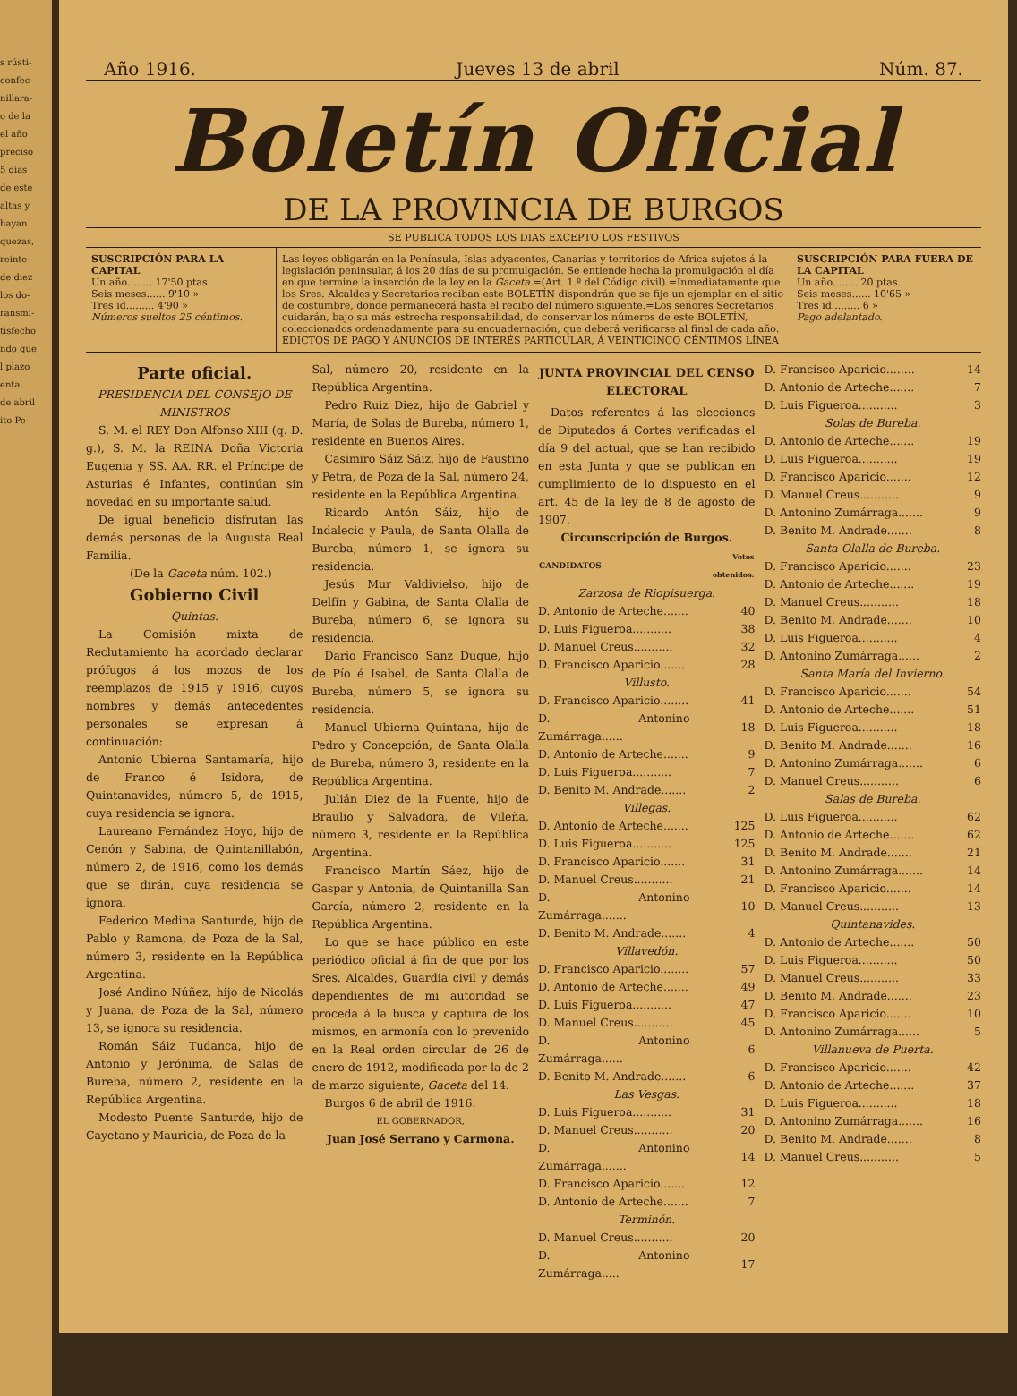s rústi-
confec-
nillara-
o de la
el año
preciso
5 dias
de este
altas y
hayan
quezas,
reinte-
de diez
los do-
ransmi-
tisfecho
ndo que
l plazo
enta.
de abril
ito Pe-
Año 1916. Jueves 13 de abril Núm. 87.
Boletín Oficial
DE LA PROVINCIA DE BURGOS
SE PUBLICA TODOS LOS DIAS EXCEPTO LOS FESTIVOS
SUSCRIPCIÓN PARA LA CAPITAL
Un año........ 17'50 ptas.
Seis meses...... 9'10 »
Tres id......... 4'90 »
Números sueltos 25 céntimos.
Las leyes obligarán en la Península, Islas adyacentes, Canarias y territorios de Africa sujetos á la legislación peninsular, á los 20 días de su promulgación. Se entiende hecha la promulgación el día en que termine la inserción de la ley en la Gaceta.=(Art. 1.º del Código civil).=Inmediatamente que los Sres. Alcaldes y Secretarios reciban este BOLETÍN dispondrán que se fije un ejemplar en el sitio de costumbre, donde permanecerá hasta el recibo del número siguiente.=Los señores Secretarios cuidarán, bajo su más estrecha responsabilidad, de conservar los números de este BOLETÍN, coleccionados ordenadamente para su encuadernación, que deberá verificarse al final de cada año.
EDICTOS DE PAGO Y ANUNCIOS DE INTERÉS PARTICULAR, Á VEINTICINCO CÉNTIMOS LÍNEA
SUSCRIPCIÓN PARA FUERA DE LA CAPITAL
Un año........ 20 ptas.
Seis meses...... 10'65 »
Tres id......... 6 »
Pago adelantado.
Parte oficial.
PRESIDENCIA DEL CONSEJO DE MINISTROS
S. M. el REY Don Alfonso XIII (q. D. g.), S. M. la REINA Doña Victoria Eugenia y SS. AA. RR. el Príncipe de Asturias é Infantes, continúan sin novedad en su importante salud.
De igual beneficio disfrutan las demás personas de la Augusta Real Familia.
(De la Gaceta núm. 102.)
Gobierno Civil
Quintas.
La Comisión mixta de Reclutamiento ha acordado declarar prófugos á los mozos de los reemplazos de 1915 y 1916, cuyos nombres y demás antecedentes personales se expresan á continuación:
Antonio Ubierna Santamaría, hijo de Franco é Isidora, de Quintanavides, número 5, de 1915, cuya residencia se ignora.
Laureano Fernández Hoyo, hijo de Cenón y Sabina, de Quintanillabón, número 2, de 1916, como los demás que se dirán, cuya residencia se ignora.
Federico Medina Santurde, hijo de Pablo y Ramona, de Poza de la Sal, número 3, residente en la República Argentina.
José Andino Núñez, hijo de Nicolás y Juana, de Poza de la Sal, número 13, se ignora su residencia.
Román Sáiz Tudanca, hijo de Antonio y Jerónima, de Salas de Bureba, número 2, residente en la República Argentina.
Modesto Puente Santurde, hijo de Cayetano y Mauricia, de Poza de la
Sal, número 20, residente en la República Argentina.
Pedro Ruiz Diez, hijo de Gabriel y María, de Solas de Bureba, número 1, residente en Buenos Aires.
Casimiro Sáiz Sáiz, hijo de Faustino y Petra, de Poza de la Sal, número 24, residente en la República Argentina.
Ricardo Antón Sáiz, hijo de Indalecio y Paula, de Santa Olalla de Bureba, número 1, se ignora su residencia.
Jesús Mur Valdivielso, hijo de Delfín y Gabina, de Santa Olalla de Bureba, número 6, se ignora su residencia.
Darío Francisco Sanz Duque, hijo de Pío é Isabel, de Santa Olalla de Bureba, número 5, se ignora su residencia.
Manuel Ubierna Quintana, hijo de Pedro y Concepción, de Santa Olalla de Bureba, número 3, residente en la República Argentina.
Julián Diez de la Fuente, hijo de Braulio y Salvadora, de Vileña, número 3, residente en la República Argentina.
Francisco Martín Sáez, hijo de Gaspar y Antonia, de Quintanilla San García, número 2, residente en la República Argentina.
Lo que se hace público en este periódico oficial á fin de que por los Sres. Alcaldes, Guardia civil y demás dependientes de mi autoridad se proceda á la busca y captura de los mismos, en armonía con lo prevenido en la Real orden circular de 26 de enero de 1912, modificada por la de 2 de marzo siguiente, Gaceta del 14.
Burgos 6 de abril de 1916.
EL GOBERNADOR,
Juan José Serrano y Carmona.
JUNTA PROVINCIAL DEL CENSO ELECTORAL
Datos referentes á las elecciones de Diputados á Cortes verificadas el día 9 del actual, que se han recibido en esta Junta y que se publican en cumplimiento de lo dispuesto en el art. 45 de la ley de 8 de agosto de 1907.
Circunscripción de Burgos.
| CANDIDATOS | Votos obtenidos. |
| --- | --- |
| Zarzosa de Riopisuerga. | |
| D. Antonio de Arteche....... | 40 |
| D. Luis Figueroa........... | 38 |
| D. Manuel Creus........... | 32 |
| D. Francisco Aparicio....... | 28 |
| Villusto. | |
| D. Francisco Aparicio........ | 41 |
| D. Antonino Zumárraga...... | 18 |
| D. Antonio de Arteche....... | 9 |
| D. Luis Figueroa........... | 7 |
| D. Benito M. Andrade....... | 2 |
| Villegas. | |
| D. Antonio de Arteche....... | 125 |
| D. Luis Figueroa........... | 125 |
| D. Francisco Aparicio....... | 31 |
| D. Manuel Creus........... | 21 |
| D. Antonino Zumárraga....... | 10 |
| D. Benito M. Andrade....... | 4 |
| Villavedón. | |
| D. Francisco Aparicio........ | 57 |
| D. Antonio de Arteche....... | 49 |
| D. Luis Figueroa........... | 47 |
| D. Manuel Creus........... | 45 |
| D. Antonino Zumárraga...... | 6 |
| D. Benito M. Andrade....... | 6 |
| Las Vesgas. | |
| D. Luis Figueroa........... | 31 |
| D. Manuel Creus........... | 20 |
| D. Antonino Zumárraga....... | 14 |
| D. Francisco Aparicio....... | 12 |
| D. Antonio de Arteche....... | 7 |
| Terminón. | |
| D. Manuel Creus........... | 20 |
| D. Antonino Zumárraga..... | 17 |
| D. Francisco Aparicio........ | 14 |
| D. Antonio de Arteche....... | 7 |
| D. Luis Figueroa........... | 3 |
| Solas de Bureba. | |
| D. Antonio de Arteche....... | 19 |
| D. Luis Figueroa........... | 19 |
| D. Francisco Aparicio....... | 12 |
| D. Manuel Creus........... | 9 |
| D. Antonino Zumárraga....... | 9 |
| D. Benito M. Andrade....... | 8 |
| Santa Olalla de Bureba. | |
| D. Francisco Aparicio....... | 23 |
| D. Antonio de Arteche....... | 19 |
| D. Manuel Creus........... | 18 |
| D. Benito M. Andrade....... | 10 |
| D. Luis Figueroa........... | 4 |
| D. Antonino Zumárraga...... | 2 |
| Santa María del Invierno. | |
| D. Francisco Aparicio....... | 54 |
| D. Antonio de Arteche....... | 51 |
| D. Luis Figueroa........... | 18 |
| D. Benito M. Andrade....... | 16 |
| D. Antonino Zumárraga....... | 6 |
| D. Manuel Creus........... | 6 |
| Salas de Bureba. | |
| D. Luis Figueroa........... | 62 |
| D. Antonio de Arteche....... | 62 |
| D. Benito M. Andrade....... | 21 |
| D. Antonino Zumárraga....... | 14 |
| D. Francisco Aparicio....... | 14 |
| D. Manuel Creus........... | 13 |
| Quintanavides. | |
| D. Antonio de Arteche....... | 50 |
| D. Luis Figueroa........... | 50 |
| D. Manuel Creus........... | 33 |
| D. Benito M. Andrade....... | 23 |
| D. Francisco Aparicio....... | 10 |
| D. Antonino Zumárraga...... | 5 |
| Villanueva de Puerta. | |
| D. Francisco Aparicio....... | 42 |
| D. Antonio de Arteche....... | 37 |
| D. Luis Figueroa........... | 18 |
| D. Antonino Zumárraga....... | 16 |
| D. Benito M. Andrade....... | 8 |
| D. Manuel Creus........... | 5 |